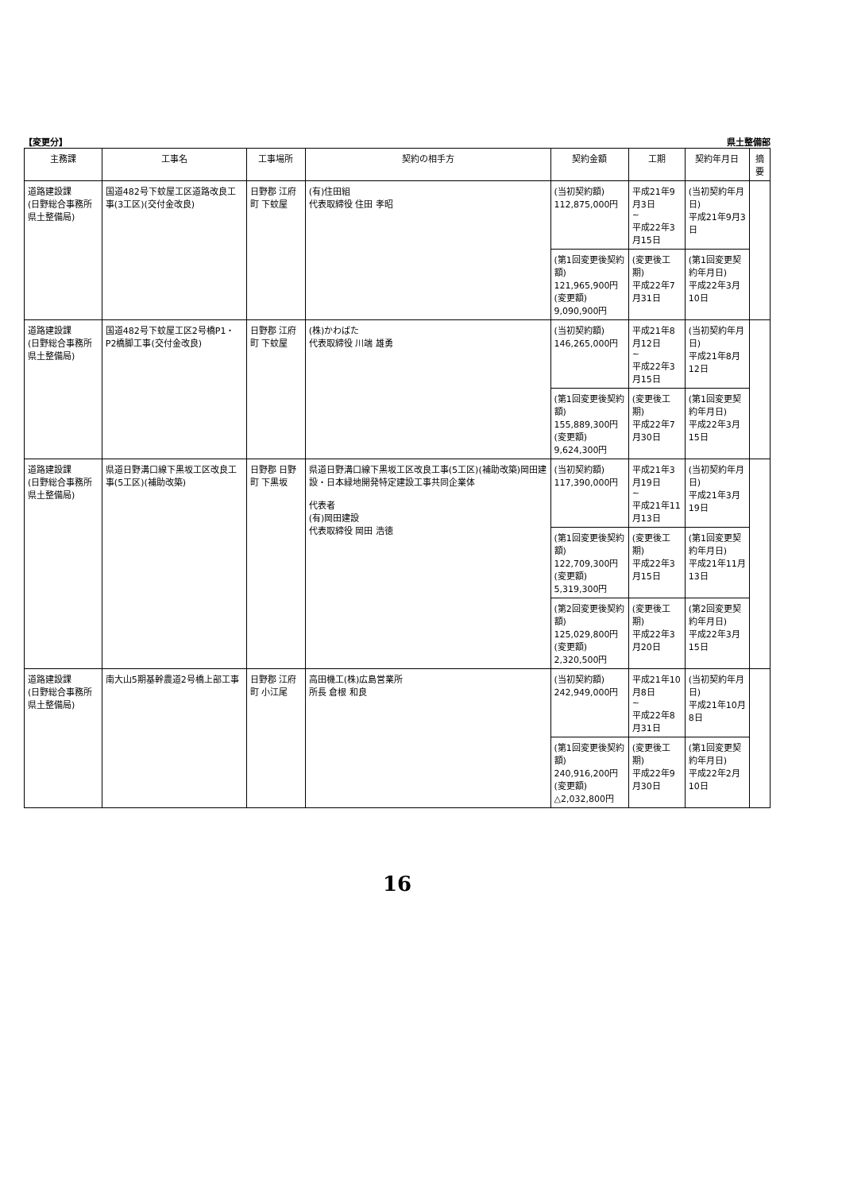【変更分】 県土整備部
| 主務課 | 工事名 | 工事場所 | 契約の相手方 | 契約金額 | 工期 | 契約年月日 | 摘要 |
| --- | --- | --- | --- | --- | --- | --- | --- |
| 道路建設課 (日野総合事務所 県土整備局) | 国道482号下蚊屋工区道路改良工事(3工区)(交付金改良) | 日野郡 江府町 下蚊屋 | (有)住田組 代表取締役 住田 孝昭 | (当初契約額) 112,875,000円 | 平成21年9月3日 ~ 平成22年3月15日 | (当初契約年月日) 平成21年9月3日 | |
| | | | | (第1回変更後契約額) 121,965,900円 (変更額) 9,090,900円 | (変更後工期) 平成22年7月31日 | (第1回変更契約年月日) 平成22年3月10日 | |
| 道路建設課 (日野総合事務所 県土整備局) | 国道482号下蚊屋工区2号橋P1・P2橋脚工事(交付金改良) | 日野郡 江府町 下蚊屋 | (株)かわばた 代表取締役 川端 雄勇 | (当初契約額) 146,265,000円 | 平成21年8月12日 ~ 平成22年3月15日 | (当初契約年月日) 平成21年8月12日 | |
| | | | | (第1回変更後契約額) 155,889,300円 (変更額) 9,624,300円 | (変更後工期) 平成22年7月30日 | (第1回変更契約年月日) 平成22年3月15日 | |
| 道路建設課 (日野総合事務所 県土整備局) | 県道日野溝口線下黒坂工区改良工事(5工区)(補助改築) | 日野郡 日野町 下黒坂 | 県道日野溝口線下黒坂工区改良工事(5工区)(補助改築)岡田建設・日本緑地開発特定建設工事共同企業体 代表者 (有)岡田建設 代表取締役 岡田 浩徳 | (当初契約額) 117,390,000円 | 平成21年3月19日 ~ 平成21年11月13日 | (当初契約年月日) 平成21年3月19日 | |
| | | | | (第1回変更後契約額) 122,709,300円 (変更額) 5,319,300円 | (変更後工期) 平成22年3月15日 | (第1回変更契約年月日) 平成21年11月13日 | |
| | | | | (第2回変更後契約額) 125,029,800円 (変更額) 2,320,500円 | (変更後工期) 平成22年3月20日 | (第2回変更契約年月日) 平成22年3月15日 | |
| 道路建設課 (日野総合事務所 県土整備局) | 南大山5期基幹農道2号橋上部工事 | 日野郡 江府町 小江尾 | 高田機工(株)広島営業所 所長 倉根 和良 | (当初契約額) 242,949,000円 | 平成21年10月8日 ~ 平成22年8月31日 | (当初契約年月日) 平成21年10月8日 | |
| | | | | (第1回変更後契約額) 240,916,200円 (変更額) △2,032,800円 | (変更後工期) 平成22年9月30日 | (第1回変更契約年月日) 平成22年2月10日 | |
16